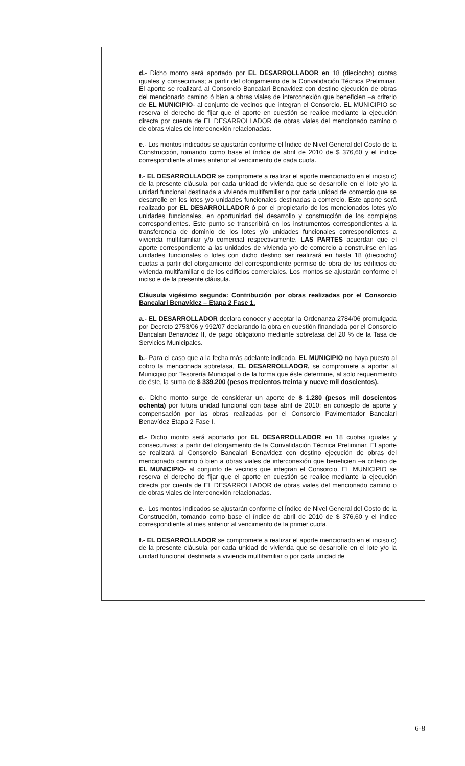d.- Dicho monto será aportado por EL DESARROLLADOR en 18 (dieciocho) cuotas iguales y consecutivas; a partir del otorgamiento de la Convalidación Técnica Preliminar. El aporte se realizará al Consorcio Bancalari Benavidez con destino ejecución de obras del mencionado camino ó bien a obras viales de interconexión que beneficien –a criterio de EL MUNICIPIO- al conjunto de vecinos que integran el Consorcio. EL MUNICIPIO se reserva el derecho de fijar que el aporte en cuestión se realice mediante la ejecución directa por cuenta de EL DESARROLLADOR de obras viales del mencionado camino o de obras viales de interconexión relacionadas.
e.- Los montos indicados se ajustarán conforme el Índice de Nivel General del Costo de la Construcción, tomando como base el índice de abril de 2010 de $ 376,60 y el índice correspondiente al mes anterior al vencimiento de cada cuota.
f.- EL DESARROLLADOR se compromete a realizar el aporte mencionado en el inciso c) de la presente cláusula por cada unidad de vivienda que se desarrolle en el lote y/o la unidad funcional destinada a vivienda multifamiliar o por cada unidad de comercio que se desarrolle en los lotes y/o unidades funcionales destinadas a comercio. Este aporte será realizado por EL DESARROLLADOR ó por el propietario de los mencionados lotes y/o unidades funcionales, en oportunidad del desarrollo y construcción de los complejos correspondientes. Este punto se transcribirá en los instrumentos correspondientes a la transferencia de dominio de los lotes y/o unidades funcionales correspondientes a vivienda multifamiliar y/o comercial respectivamente. LAS PARTES acuerdan que el aporte correspondiente a las unidades de vivienda y/o de comercio a construirse en las unidades funcionales o lotes con dicho destino ser realizará en hasta 18 (dieciocho) cuotas a partir del otorgamiento del correspondiente permiso de obra de los edificios de vivienda multifamiliar o de los edificios comerciales. Los montos se ajustarán conforme el inciso e de la presente cláusula.
Cláusula vigésimo segunda: Contribución por obras realizadas por el Consorcio Bancalari Benavídez – Etapa 2 Fase 1.
a.- EL DESARROLLADOR declara conocer y aceptar la Ordenanza 2784/06 promulgada por Decreto 2753/06 y 992/07 declarando la obra en cuestión financiada por el Consorcio Bancalari Benavidez II, de pago obligatorio mediante sobretasa del 20 % de la Tasa de Servicios Municipales.
b.- Para el caso que a la fecha más adelante indicada, EL MUNICIPIO no haya puesto al cobro la mencionada sobretasa, EL DESARROLLADOR, se compromete a aportar al Municipio por Tesorería Municipal o de la forma que éste determine, al solo requerimiento de éste, la suma de $ 339.200 (pesos trecientos treinta y nueve mil doscientos).
c.- Dicho monto surge de considerar un aporte de $ 1.280 (pesos mil doscientos ochenta) por futura unidad funcional con base abril de 2010; en concepto de aporte y compensación por las obras realizadas por el Consorcio Pavimentador Bancalari Benavídez Etapa 2 Fase I.
d.- Dicho monto será aportado por EL DESARROLLADOR en 18 cuotas iguales y consecutivas; a partir del otorgamiento de la Convalidación Técnica Preliminar. El aporte se realizará al Consorcio Bancalari Benavidez con destino ejecución de obras del mencionado camino ó bien a obras viales de interconexión que beneficien –a criterio de EL MUNICIPIO- al conjunto de vecinos que integran el Consorcio. EL MUNICIPIO se reserva el derecho de fijar que el aporte en cuestión se realice mediante la ejecución directa por cuenta de EL DESARROLLADOR de obras viales del mencionado camino o de obras viales de interconexión relacionadas.
e.- Los montos indicados se ajustarán conforme el Índice de Nivel General del Costo de la Construcción, tomando como base el índice de abril de 2010 de $ 376,60 y el índice correspondiente al mes anterior al vencimiento de la primer cuota.
f.- EL DESARROLLADOR se compromete a realizar el aporte mencionado en el inciso c) de la presente cláusula por cada unidad de vivienda que se desarrolle en el lote y/o la unidad funcional destinada a vivienda multifamiliar o por cada unidad de
6-8